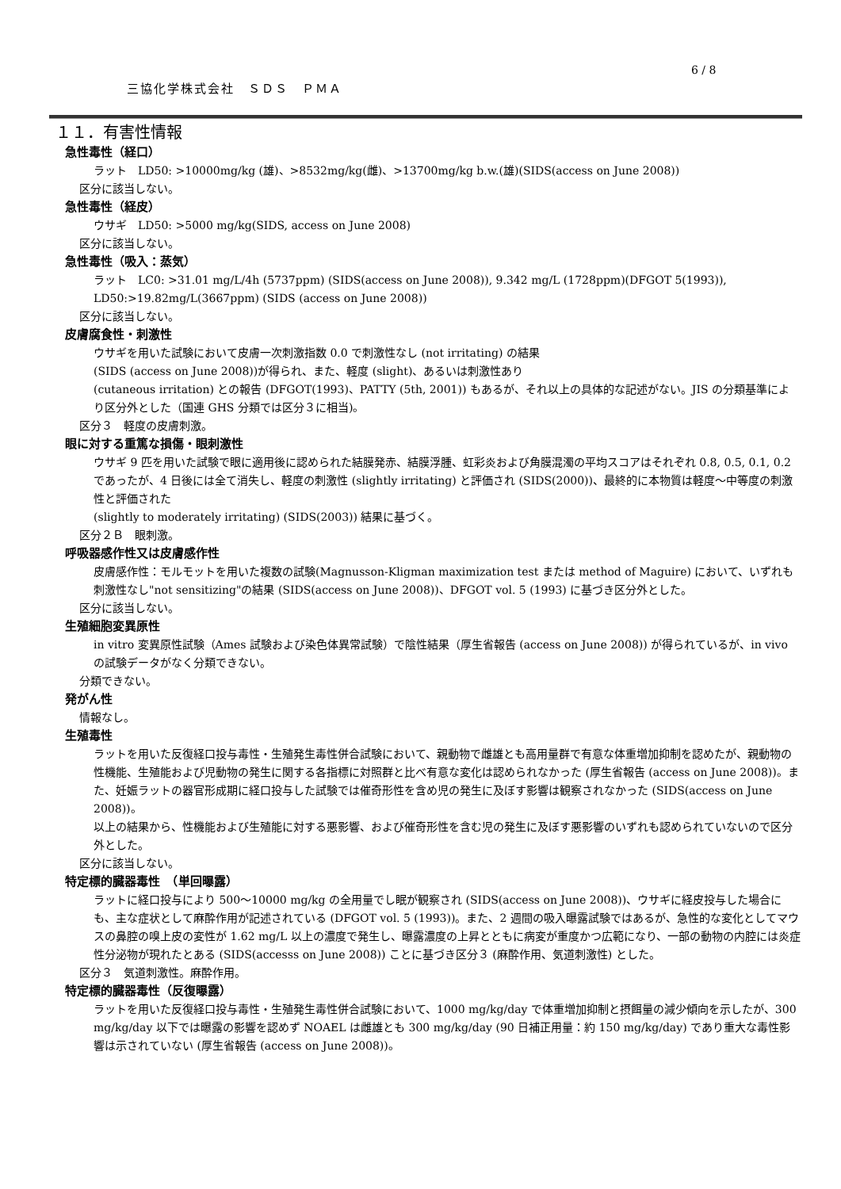6 / 8
三協化学株式会社　ＳＤＳ　ＰＭＡ
１１．有害性情報
急性毒性（経口）
ラット　LD50: >10000mg/kg (雄)、>8532mg/kg(雌)、>13700mg/kg b.w.(雄)(SIDS(access on June 2008))
区分に該当しない。
急性毒性（経皮）
ウサギ　LD50: >5000 mg/kg(SIDS, access on June 2008)
区分に該当しない。
急性毒性（吸入：蒸気）
ラット　LC0: >31.01 mg/L/4h (5737ppm) (SIDS(access on June 2008)), 9.342 mg/L (1728ppm)(DFGOT 5(1993)), LD50:>19.82mg/L(3667ppm) (SIDS (access on June 2008))
区分に該当しない。
皮膚腐食性・刺激性
ウサギを用いた試験において皮膚一次刺激指数 0.0 で刺激性なし (not irritating) の結果
(SIDS (access on June 2008))が得られ、また、軽度 (slight)、あるいは刺激性あり
(cutaneous irritation) との報告 (DFGOT(1993)、PATTY (5th, 2001)) もあるが、それ以上の具体的な記述がない。JIS の分類基準により区分外とした（国連 GHS 分類では区分３に相当)。
区分３　軽度の皮膚刺激。
眼に対する重篤な損傷・眼刺激性
ウサギ 9 匹を用いた試験で眼に適用後に認められた結膜発赤、結膜浮腫、虹彩炎および角膜混濁の平均スコアはそれぞれ 0.8, 0.5, 0.1, 0.2 であったが、4 日後には全て消失し、軽度の刺激性 (slightly irritating) と評価され (SIDS(2000))、最終的に本物質は軽度～中等度の刺激性と評価された
(slightly to moderately irritating) (SIDS(2003)) 結果に基づく。
区分２Ｂ　眼刺激。
呼吸器感作性又は皮膚感作性
皮膚感作性：モルモットを用いた複数の試験(Magnusson-Kligman maximization test または method of Maguire) において、いずれも刺激性なし"not sensitizing"の結果 (SIDS(access on June 2008))、DFGOT vol. 5 (1993) に基づき区分外とした。
区分に該当しない。
生殖細胞変異原性
in vitro 変異原性試験（Ames 試験および染色体異常試験）で陰性結果（厚生省報告 (access on June 2008)) が得られているが、in vivo の試験データがなく分類できない。
分類できない。
発がん性
情報なし。
生殖毒性
ラットを用いた反復経口投与毒性・生殖発生毒性併合試験において、親動物で雌雄とも高用量群で有意な体重増加抑制を認めたが、親動物の性機能、生殖能および児動物の発生に関する各指標に対照群と比べ有意な変化は認められなかった (厚生省報告 (access on June 2008))。また、妊娠ラットの器官形成期に経口投与した試験では催奇形性を含め児の発生に及ぼす影響は観察されなかった (SIDS(access on June 2008))。
以上の結果から、性機能および生殖能に対する悪影響、および催奇形性を含む児の発生に及ぼす悪影響のいずれも認められていないので区分外とした。
区分に該当しない。
特定標的臓器毒性　（単回曝露）
ラットに経口投与により 500～10000 mg/kg の全用量でし眠が観察され (SIDS(access on June 2008))、ウサギに経皮投与した場合にも、主な症状として麻酔作用が記述されている (DFGOT vol. 5 (1993))。また、2 週間の吸入曝露試験ではあるが、急性的な変化としてマウスの鼻腔の嗅上皮の変性が 1.62 mg/L 以上の濃度で発生し、曝露濃度の上昇とともに病変が重度かつ広範になり、一部の動物の内腔には炎症性分泌物が現れたとある (SIDS(accesss on June 2008)) ことに基づき区分３ (麻酔作用、気道刺激性) とした。
区分３　気道刺激性。麻酔作用。
特定標的臓器毒性（反復曝露）
ラットを用いた反復経口投与毒性・生殖発生毒性併合試験において、1000 mg/kg/day で体重増加抑制と摂餌量の減少傾向を示したが、300 mg/kg/day 以下では曝露の影響を認めず NOAEL は雌雄とも 300 mg/kg/day (90 日補正用量：約 150 mg/kg/day) であり重大な毒性影響は示されていない (厚生省報告 (access on June 2008))。